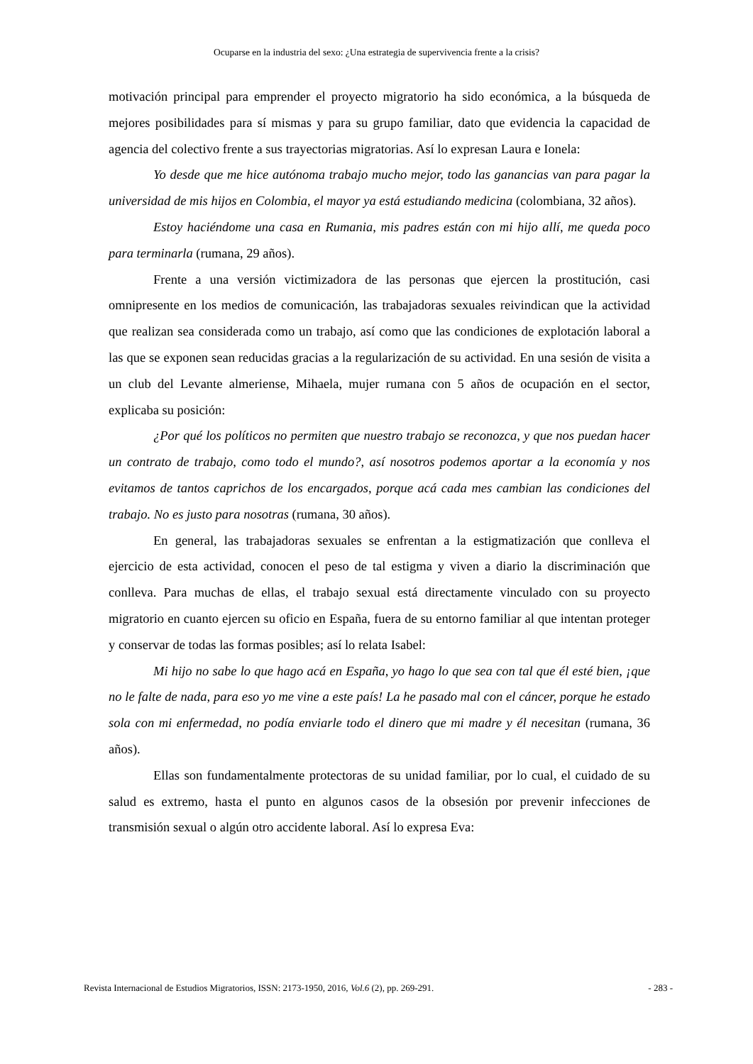Ocuparse en la industria del sexo: ¿Una estrategia de supervivencia frente a la crisis?
motivación principal para emprender el proyecto migratorio ha sido económica, a la búsqueda de mejores posibilidades para sí mismas y para su grupo familiar, dato que evidencia la capacidad de agencia del colectivo frente a sus trayectorias migratorias. Así lo expresan Laura e Ionela:
Yo desde que me hice autónoma trabajo mucho mejor, todo las ganancias van para pagar la universidad de mis hijos en Colombia, el mayor ya está estudiando medicina (colombiana, 32 años).
Estoy haciéndome una casa en Rumania, mis padres están con mi hijo allí, me queda poco para terminarla (rumana, 29 años).
Frente a una versión victimizadora de las personas que ejercen la prostitución, casi omnipresente en los medios de comunicación, las trabajadoras sexuales reivindican que la actividad que realizan sea considerada como un trabajo, así como que las condiciones de explotación laboral a las que se exponen sean reducidas gracias a la regularización de su actividad. En una sesión de visita a un club del Levante almeriense, Mihaela, mujer rumana con 5 años de ocupación en el sector, explicaba su posición:
¿Por qué los políticos no permiten que nuestro trabajo se reconozca, y que nos puedan hacer un contrato de trabajo, como todo el mundo?, así nosotros podemos aportar a la economía y nos evitamos de tantos caprichos de los encargados, porque acá cada mes cambian las condiciones del trabajo. No es justo para nosotras (rumana, 30 años).
En general, las trabajadoras sexuales se enfrentan a la estigmatización que conlleva el ejercicio de esta actividad, conocen el peso de tal estigma y viven a diario la discriminación que conlleva. Para muchas de ellas, el trabajo sexual está directamente vinculado con su proyecto migratorio en cuanto ejercen su oficio en España, fuera de su entorno familiar al que intentan proteger y conservar de todas las formas posibles; así lo relata Isabel:
Mi hijo no sabe lo que hago acá en España, yo hago lo que sea con tal que él esté bien, ¡que no le falte de nada, para eso yo me vine a este país! La he pasado mal con el cáncer, porque he estado sola con mi enfermedad, no podía enviarle todo el dinero que mi madre y él necesitan (rumana, 36 años).
Ellas son fundamentalmente protectoras de su unidad familiar, por lo cual, el cuidado de su salud es extremo, hasta el punto en algunos casos de la obsesión por prevenir infecciones de transmisión sexual o algún otro accidente laboral. Así lo expresa Eva:
Revista Internacional de Estudios Migratorios, ISSN: 2173-1950, 2016, Vol.6 (2), pp. 269-291. - 283 -